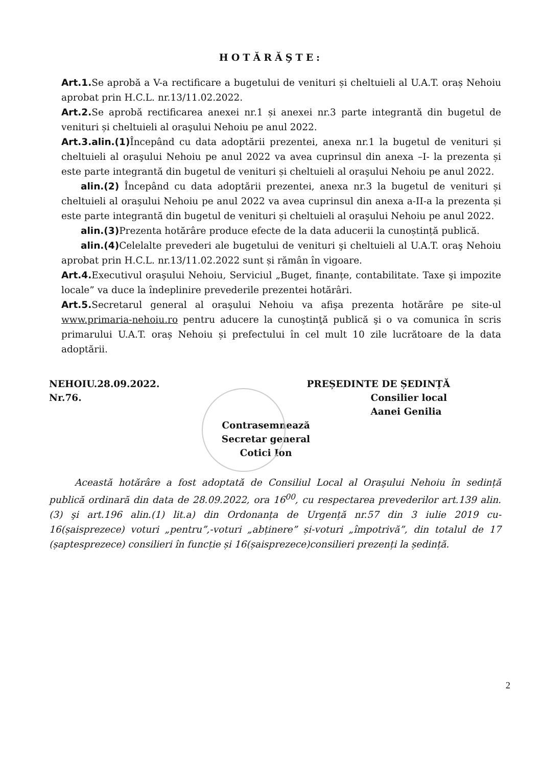HOTĂRĂŞTE:
Art.1. Se aprobă a V-a rectificare a bugetului de venituri și cheltuieli al U.A.T. oraș Nehoiu aprobat prin H.C.L. nr.13/11.02.2022.
Art.2. Se aprobă rectificarea anexei nr.1 și anexei nr.3 parte integrantă din bugetul de venituri și cheltuieli al oraşului Nehoiu pe anul 2022.
Art.3.alin.(1) Începând cu data adoptării prezentei, anexa nr.1 la bugetul de venituri și cheltuieli al oraşului Nehoiu pe anul 2022 va avea cuprinsul din anexa –I- la prezenta și este parte integrantă din bugetul de venituri și cheltuieli al oraşului Nehoiu pe anul 2022.
alin.(2) Începând cu data adoptării prezentei, anexa nr.3 la bugetul de venituri și cheltuieli al oraşului Nehoiu pe anul 2022 va avea cuprinsul din anexa a-II-a la prezenta și este parte integrantă din bugetul de venituri și cheltuieli al oraşului Nehoiu pe anul 2022.
alin.(3) Prezenta hotărâre produce efecte de la data aducerii la cunoștință publică.
alin.(4) Celelalte prevederi ale bugetului de venituri şi cheltuieli al U.A.T. oraş Nehoiu aprobat prin H.C.L. nr.13/11.02.2022 sunt și rămân în vigoare.
Art.4. Executivul oraşului Nehoiu, Serviciul „Buget, finanțe, contabilitate. Taxe şi impozite locale” va duce la îndeplinire prevederile prezentei hotărâri.
Art.5. Secretarul general al oraşului Nehoiu va afişa prezenta hotărâre pe site-ul www.primaria-nehoiu.ro pentru aducere la cunoştinţă publică şi o va comunica în scris primarului U.A.T. oraș Nehoiu și prefectului în cel mult 10 zile lucrătoare de la data adoptării.
NEHOIU.28.09.2022.
Nr.76.
PREȘEDINTE DE ȘEDINȚĂ
Consilier local
Aanei Genilia
Contrasemnează
Secretar general
Cotici Ion
Această hotărâre a fost adoptată de Consiliul Local al Oraşului Nehoiu în sedință publică ordinară din data de 28.09.2022, ora 16<sup>00</sup>, cu respectarea prevederilor art.139 alin.(3) şi art.196 alin.(1) lit.a) din Ordonanța de Urgență nr.57 din 3 iulie 2019 cu- 16(șaisprezece) voturi „pentru”,-voturi „abținere” și-voturi „împotrivă”, din totalul de 17 (șaptesprezece) consilieri în funcție și 16(șaisprezece)consilieri prezenți la ședință.
2